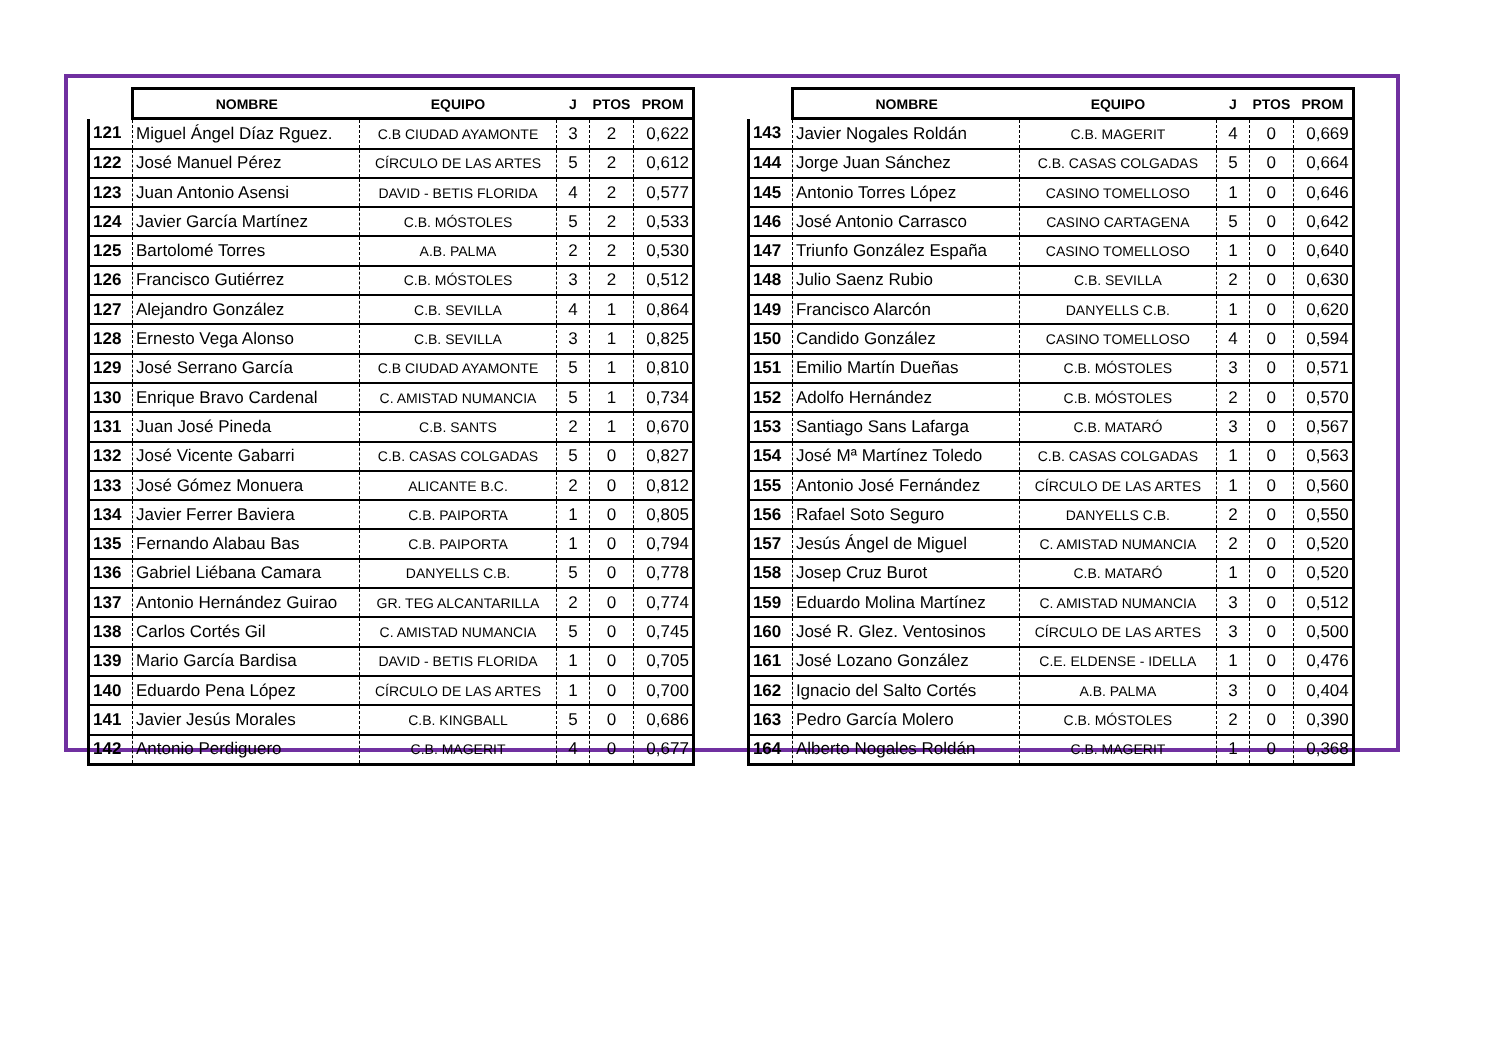| | NOMBRE | EQUIPO | J | PTOS | PROM |
| --- | --- | --- | --- | --- | --- |
| 121 | Miguel Ángel Díaz Rguez. | C.B CIUDAD AYAMONTE | 3 | 2 | 0,622 |
| 122 | José Manuel Pérez | CÍRCULO DE LAS ARTES | 5 | 2 | 0,612 |
| 123 | Juan Antonio Asensi | DAVID - BETIS FLORIDA | 4 | 2 | 0,577 |
| 124 | Javier García Martínez | C.B. MÓSTOLES | 5 | 2 | 0,533 |
| 125 | Bartolomé Torres | A.B. PALMA | 2 | 2 | 0,530 |
| 126 | Francisco Gutiérrez | C.B. MÓSTOLES | 3 | 2 | 0,512 |
| 127 | Alejandro González | C.B. SEVILLA | 4 | 1 | 0,864 |
| 128 | Ernesto Vega Alonso | C.B. SEVILLA | 3 | 1 | 0,825 |
| 129 | José Serrano García | C.B CIUDAD AYAMONTE | 5 | 1 | 0,810 |
| 130 | Enrique Bravo Cardenal | C. AMISTAD NUMANCIA | 5 | 1 | 0,734 |
| 131 | Juan José Pineda | C.B. SANTS | 2 | 1 | 0,670 |
| 132 | José Vicente Gabarri | C.B. CASAS COLGADAS | 5 | 0 | 0,827 |
| 133 | José Gómez Monuera | ALICANTE B.C. | 2 | 0 | 0,812 |
| 134 | Javier Ferrer Baviera | C.B. PAIPORTA | 1 | 0 | 0,805 |
| 135 | Fernando Alabau Bas | C.B. PAIPORTA | 1 | 0 | 0,794 |
| 136 | Gabriel Liébana Camara | DANYELLS C.B. | 5 | 0 | 0,778 |
| 137 | Antonio Hernández Guirao | GR. TEG ALCANTARILLA | 2 | 0 | 0,774 |
| 138 | Carlos Cortés Gil | C. AMISTAD NUMANCIA | 5 | 0 | 0,745 |
| 139 | Mario García Bardisa | DAVID - BETIS FLORIDA | 1 | 0 | 0,705 |
| 140 | Eduardo Pena López | CÍRCULO DE LAS ARTES | 1 | 0 | 0,700 |
| 141 | Javier Jesús Morales | C.B. KINGBALL | 5 | 0 | 0,686 |
| 142 | Antonio Perdiguero | C.B. MAGERIT | 4 | 0 | 0,677 |
| | NOMBRE | EQUIPO | J | PTOS | PROM |
| --- | --- | --- | --- | --- | --- |
| 143 | Javier Nogales Roldán | C.B. MAGERIT | 4 | 0 | 0,669 |
| 144 | Jorge Juan Sánchez | C.B. CASAS COLGADAS | 5 | 0 | 0,664 |
| 145 | Antonio Torres López | CASINO TOMELLOSO | 1 | 0 | 0,646 |
| 146 | José Antonio Carrasco | CASINO CARTAGENA | 5 | 0 | 0,642 |
| 147 | Triunfo González España | CASINO TOMELLOSO | 1 | 0 | 0,640 |
| 148 | Julio Saenz Rubio | C.B. SEVILLA | 2 | 0 | 0,630 |
| 149 | Francisco Alarcón | DANYELLS C.B. | 1 | 0 | 0,620 |
| 150 | Candido González | CASINO TOMELLOSO | 4 | 0 | 0,594 |
| 151 | Emilio Martín Dueñas | C.B. MÓSTOLES | 3 | 0 | 0,571 |
| 152 | Adolfo Hernández | C.B. MÓSTOLES | 2 | 0 | 0,570 |
| 153 | Santiago Sans Lafarga | C.B. MATARÓ | 3 | 0 | 0,567 |
| 154 | José Mª Martínez Toledo | C.B. CASAS COLGADAS | 1 | 0 | 0,563 |
| 155 | Antonio José Fernández | CÍRCULO DE LAS ARTES | 1 | 0 | 0,560 |
| 156 | Rafael Soto Seguro | DANYELLS C.B. | 2 | 0 | 0,550 |
| 157 | Jesús Ángel de Miguel | C. AMISTAD NUMANCIA | 2 | 0 | 0,520 |
| 158 | Josep Cruz Burot | C.B. MATARÓ | 1 | 0 | 0,520 |
| 159 | Eduardo Molina Martínez | C. AMISTAD NUMANCIA | 3 | 0 | 0,512 |
| 160 | José R. Glez. Ventosinos | CÍRCULO DE LAS ARTES | 3 | 0 | 0,500 |
| 161 | José Lozano González | C.E. ELDENSE - IDELLA | 1 | 0 | 0,476 |
| 162 | Ignacio del Salto Cortés | A.B. PALMA | 3 | 0 | 0,404 |
| 163 | Pedro García Molero | C.B. MÓSTOLES | 2 | 0 | 0,390 |
| 164 | Alberto Nogales Roldán | C.B. MAGERIT | 1 | 0 | 0,368 |